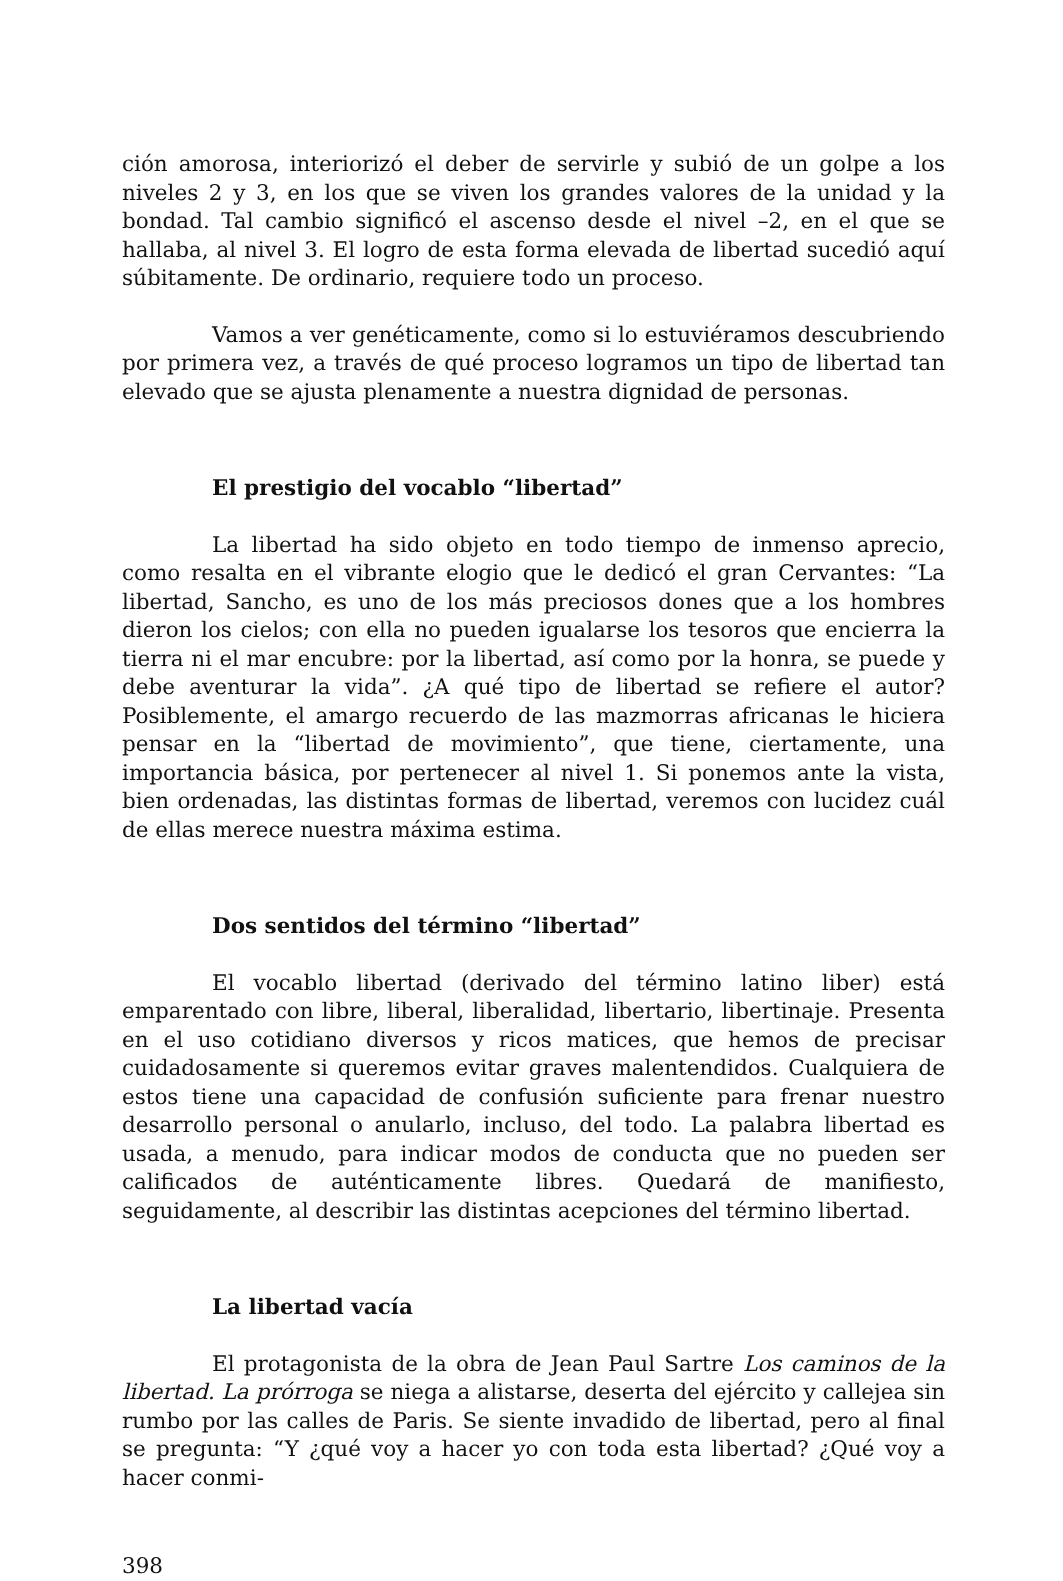ción amorosa, interiorizó el deber de servirle y subió de un golpe a los niveles 2 y 3, en los que se viven los grandes valores de la unidad y la bondad. Tal cambio significó el ascenso desde el nivel –2, en el que se hallaba, al nivel 3. El logro de esta forma elevada de libertad sucedió aquí súbitamente. De ordinario, requiere todo un proceso.
Vamos a ver genéticamente, como si lo estuviéramos descubriendo por primera vez, a través de qué proceso logramos un tipo de libertad tan elevado que se ajusta plenamente a nuestra dignidad de personas.
El prestigio del vocablo “libertad”
La libertad ha sido objeto en todo tiempo de inmenso aprecio, como resalta en el vibrante elogio que le dedicó el gran Cervantes: “La libertad, Sancho, es uno de los más preciosos dones que a los hombres dieron los cielos; con ella no pueden igualarse los tesoros que encierra la tierra ni el mar encubre: por la libertad, así como por la honra, se puede y debe aventurar la vida”. ¿A qué tipo de libertad se refiere el autor? Posiblemente, el amargo recuerdo de las mazmorras africanas le hiciera pensar en la “libertad de movimiento”, que tiene, ciertamente, una importancia básica, por pertenecer al nivel 1. Si ponemos ante la vista, bien ordenadas, las distintas formas de libertad, veremos con lucidez cuál de ellas merece nuestra máxima estima.
Dos sentidos del término “libertad”
El vocablo libertad (derivado del término latino liber) está emparentado con libre, liberal, liberalidad, libertario, libertinaje. Presenta en el uso cotidiano diversos y ricos matices, que hemos de precisar cuidadosamente si queremos evitar graves malentendidos. Cualquiera de estos tiene una capacidad de confusión suficiente para frenar nuestro desarrollo personal o anularlo, incluso, del todo. La palabra libertad es usada, a menudo, para indicar modos de conducta que no pueden ser calificados de auténticamente libres. Quedará de manifiesto, seguidamente, al describir las distintas acepciones del término libertad.
La libertad vacía
El protagonista de la obra de Jean Paul Sartre Los caminos de la libertad. La prórroga se niega a alistarse, deserta del ejército y callejea sin rumbo por las calles de Paris. Se siente invadido de libertad, pero al final se pregunta: “Y ¿qué voy a hacer yo con toda esta libertad? ¿Qué voy a hacer conmi-
398